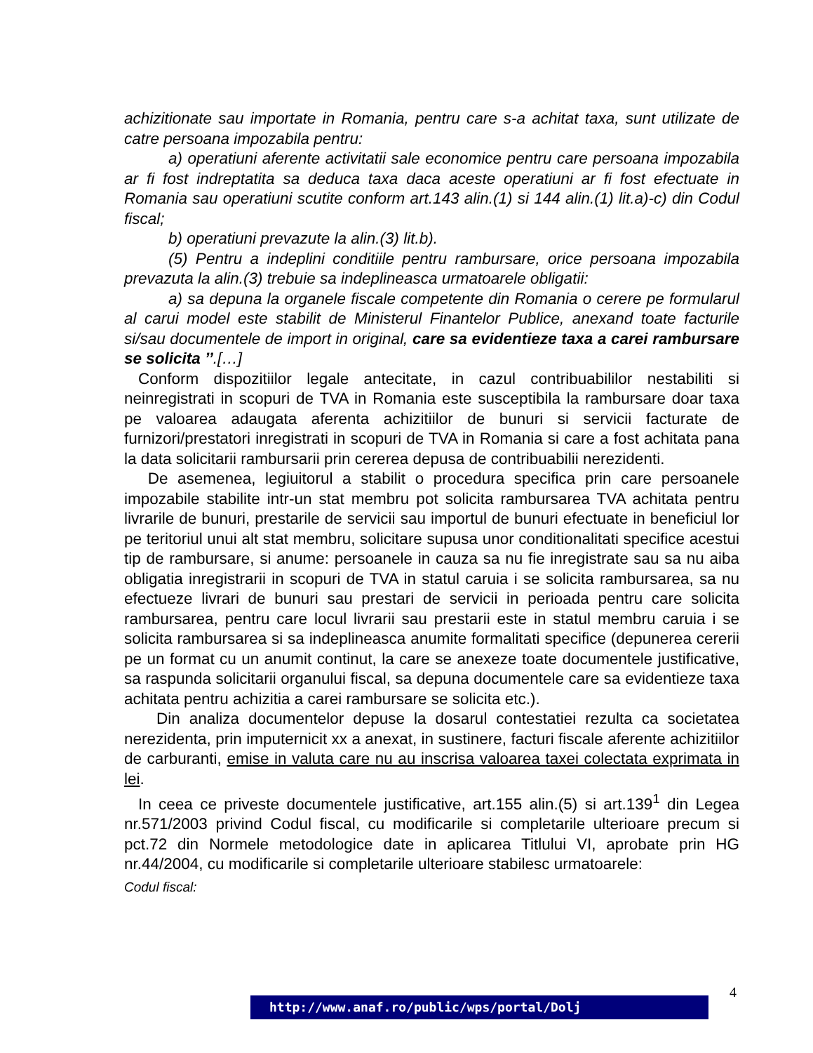achizitionate sau importate in Romania, pentru care s-a achitat taxa, sunt utilizate de catre persoana impozabila pentru:
a) operatiuni aferente activitatii sale economice pentru care persoana impozabila ar fi fost indreptatita sa deduca taxa daca aceste operatiuni ar fi fost efectuate in Romania sau operatiuni scutite conform art.143 alin.(1) si 144 alin.(1) lit.a)-c) din Codul fiscal;
b) operatiuni prevazute la alin.(3) lit.b).
(5) Pentru a indeplini conditiile pentru rambursare, orice persoana impozabila prevazuta la alin.(3) trebuie sa indeplineasca urmatoarele obligatii:
a) sa depuna la organele fiscale competente din Romania o cerere pe formularul al carui model este stabilit de Ministerul Finantelor Publice, anexand toate facturile si/sau documentele de import in original, care sa evidentieze taxa a carei rambursare se solicita ’’.[…]
Conform dispozitiilor legale antecitate, in cazul contribuabililor nestabiliti si neinregistrati in scopuri de TVA in Romania este susceptibila la rambursare doar taxa pe valoarea adaugata aferenta achizitiilor de bunuri si servicii facturate de furnizori/prestatori inregistrati in scopuri de TVA in Romania si care a fost achitata pana la data solicitarii rambursarii prin cererea depusa de contribuabilii nerezidenti.
De asemenea, legiuitorul a stabilit o procedura specifica prin care persoanele impozabile stabilite intr-un stat membru pot solicita rambursarea TVA achitata pentru livrarile de bunuri, prestarile de servicii sau importul de bunuri efectuate in beneficiul lor pe teritoriul unui alt stat membru, solicitare supusa unor conditionalitati specifice acestui tip de rambursare, si anume: persoanele in cauza sa nu fie inregistrate sau sa nu aiba obligatia inregistrarii in scopuri de TVA in statul caruia i se solicita rambursarea, sa nu efectueze livrari de bunuri sau prestari de servicii in perioada pentru care solicita rambursarea, pentru care locul livrarii sau prestarii este in statul membru caruia i se solicita rambursarea si sa indeplineasca anumite formalitati specifice (depunerea cererii pe un format cu un anumit continut, la care se anexeze toate documentele justificative, sa raspunda solicitarii organului fiscal, sa depuna documentele care sa evidentieze taxa achitata pentru achizitia a carei rambursare se solicita etc.).
Din analiza documentelor depuse la dosarul contestatiei rezulta ca societatea nerezidenta, prin imputernicit xx a anexat, in sustinere, facturi fiscale aferente achizitiilor de carburanti, emise in valuta care nu au inscrisa valoarea taxei colectata exprimata in lei.
In ceea ce priveste documentele justificative, art.155 alin.(5) si art.139<sup>1</sup> din Legea nr.571/2003 privind Codul fiscal, cu modificarile si completarile ulterioare precum si pct.72 din Normele metodologice date in aplicarea Titlului VI, aprobate prin HG nr.44/2004, cu modificarile si completarile ulterioare stabilesc urmatoarele:
Codul fiscal:
4
http://www.anaf.ro/public/wps/portal/Dolj